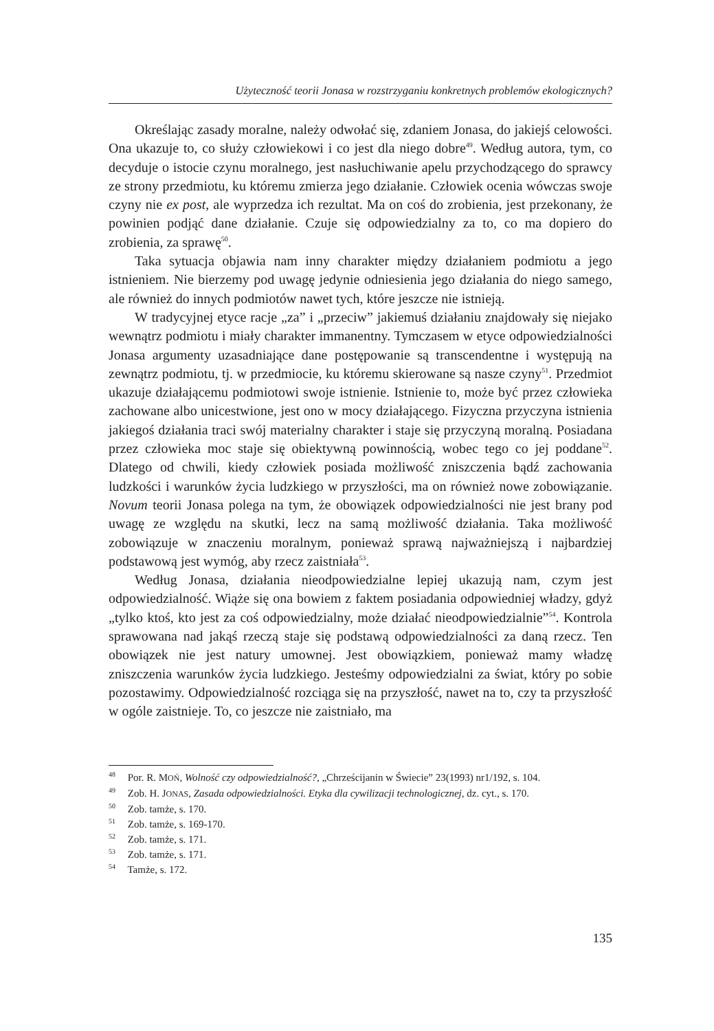Użyteczność teorii Jonasa w rozstrzyganiu konkretnych problemów ekologicznych?
Określając zasady moralne, należy odwołać się, zdaniem Jonasa, do jakiejś celowości. Ona ukazuje to, co służy człowiekowi i co jest dla niego dobre<sup>49</sup>. Według autora, tym, co decyduje o istocie czynu moralnego, jest nasłuchiwanie apelu przychodzącego do sprawcy ze strony przedmiotu, ku któremu zmierza jego działanie. Człowiek ocenia wówczas swoje czyny nie ex post, ale wyprzedza ich rezultat. Ma on coś do zrobienia, jest przekonany, że powinien podjąć dane działanie. Czuje się odpowiedzialny za to, co ma dopiero do zrobienia, za sprawę<sup>50</sup>.
Taka sytuacja objawia nam inny charakter między działaniem podmiotu a jego istnieniem. Nie bierzemy pod uwagę jedynie odniesienia jego działania do niego samego, ale również do innych podmiotów nawet tych, które jeszcze nie istnieją.
W tradycyjnej etyce racje „za” i „przeciw” jakiemuś działaniu znajdowały się niejako wewnątrz podmiotu i miały charakter immanentny. Tymczasem w etyce odpowiedzialności Jonasa argumenty uzasadniające dane postępowanie są transcendentne i występują na zewnątrz podmiotu, tj. w przedmiocie, ku któremu skierowane są nasze czyny<sup>51</sup>. Przedmiot ukazuje działającemu podmiotowi swoje istnienie. Istnienie to, może być przez człowieka zachowane albo unicestwione, jest ono w mocy działającego. Fizyczna przyczyna istnienia jakiegoś działania traci swój materialny charakter i staje się przyczyną moralną. Posiadana przez człowieka moc staje się obiektywną powinnością, wobec tego co jej poddane<sup>52</sup>. Dlatego od chwili, kiedy człowiek posiada możliwość zniszczenia bądź zachowania ludzkości i warunków życia ludzkiego w przyszłości, ma on również nowe zobowiązanie. Novum teorii Jonasa polega na tym, że obowiązek odpowiedzialności nie jest brany pod uwagę ze względu na skutki, lecz na samą możliwość działania. Taka możliwość zobowiązuje w znaczeniu moralnym, ponieważ sprawą najważniejszą i najbardziej podstawową jest wymóg, aby rzecz zaistniała<sup>53</sup>.
Według Jonasa, działania nieodpowiedzialne lepiej ukazują nam, czym jest odpowiedzialność. Wiąże się ona bowiem z faktem posiadania odpowiedniej władzy, gdyż „tylko ktoś, kto jest za coś odpowiedzialny, może działać nieodpowiedzialnie”<sup>54</sup>. Kontrola sprawowana nad jakąś rzeczą staje się podstawą odpowiedzialności za daną rzecz. Ten obowiązek nie jest natury umownej. Jest obowiązkiem, ponieważ mamy władzę zniszczenia warunków życia ludzkiego. Jesteśmy odpowiedzialni za świat, który po sobie pozostawimy. Odpowiedzialność rozciąga się na przyszłość, nawet na to, czy ta przyszłość w ogóle zaistnieje. To, co jeszcze nie zaistniało, ma
<sup>48</sup> Por. R. MOŃ, Wolność czy odpowiedzialność?, „Chrześcijanin w Świecie” 23(1993) nr1/192, s. 104.
<sup>49</sup> Zob. H. JONAS, Zasada odpowiedzialności. Etyka dla cywilizacji technologicznej, dz. cyt., s. 170.
<sup>50</sup> Zob. tamże, s. 170.
<sup>51</sup> Zob. tamże, s. 169-170.
<sup>52</sup> Zob. tamże, s. 171.
<sup>53</sup> Zob. tamże, s. 171.
<sup>54</sup> Tamże, s. 172.
135